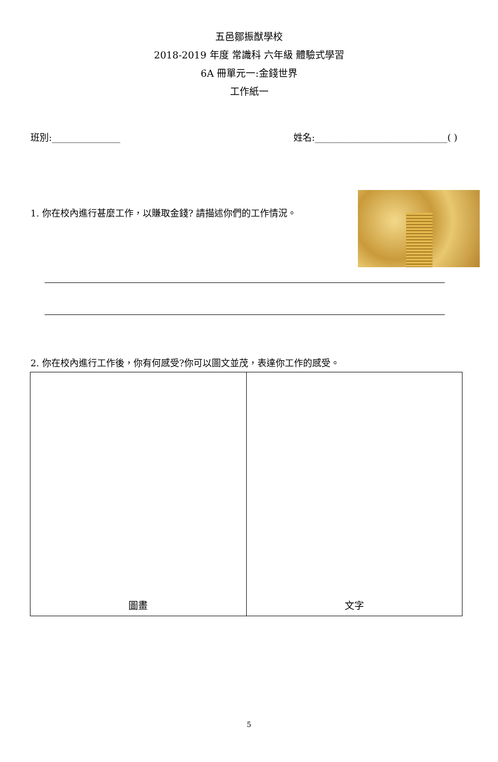五邑鄒振猷學校
2018-2019 年度 常識科 六年級 體驗式學習
6A 冊單元一:金錢世界
工作紙一
班別:_______________ 姓名:_____________________________( )
1. 你在校內進行甚麼工作，以賺取金錢? 請描述你們的工作情況。
2. 你在校內進行工作後，你有何感受?你可以圖文並茂，表達你工作的感受。
| 圖畫 | 文字 |
5